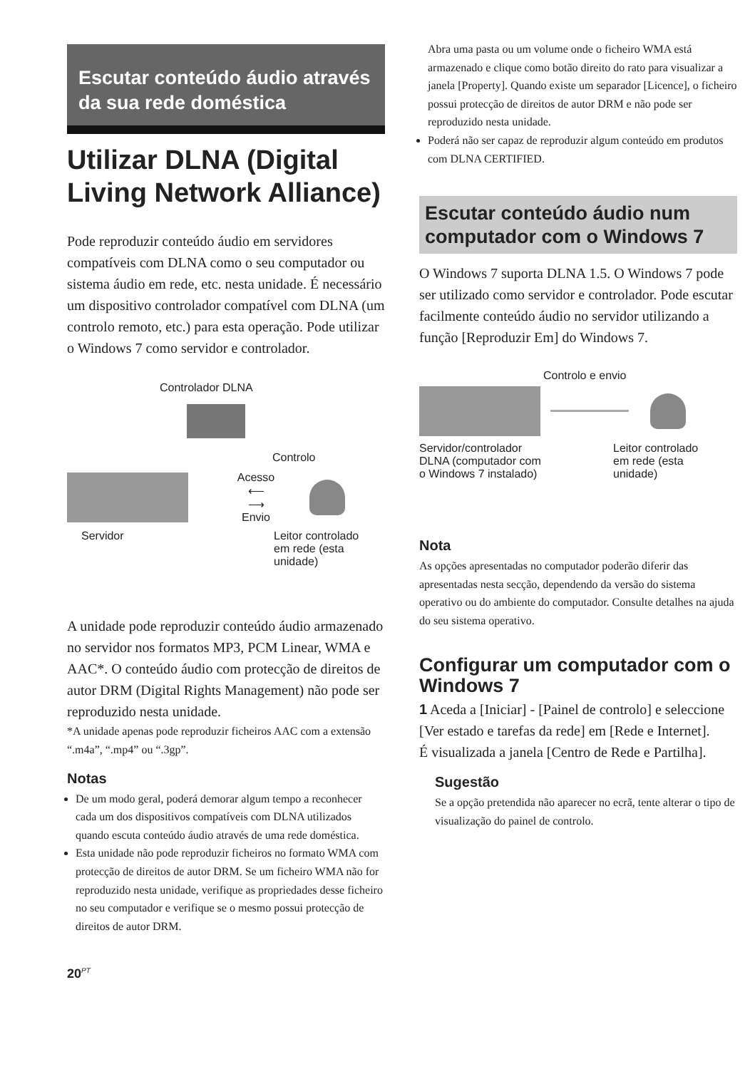Escutar conteúdo áudio através da sua rede doméstica
Utilizar DLNA (Digital Living Network Alliance)
Pode reproduzir conteúdo áudio em servidores compatíveis com DLNA como o seu computador ou sistema áudio em rede, etc. nesta unidade. É necessário um dispositivo controlador compatível com DLNA (um controlo remoto, etc.) para esta operação. Pode utilizar o Windows 7 como servidor e controlador.
Controlador DLNA
Controlo
Acesso
⟵
⟶
Envio
Servidor Leitor controlado
em rede (esta
unidade)
A unidade pode reproduzir conteúdo áudio armazenado no servidor nos formatos MP3, PCM Linear, WMA e AAC*. O conteúdo áudio com protecção de direitos de autor DRM (Digital Rights Management) não pode ser reproduzido nesta unidade.
*A unidade apenas pode reproduzir ficheiros AAC com a extensão “.m4a”, “.mp4” ou “.3gp”.
Notas
De um modo geral, poderá demorar algum tempo a reconhecer cada um dos dispositivos compatíveis com DLNA utilizados quando escuta conteúdo áudio através de uma rede doméstica.
Esta unidade não pode reproduzir ficheiros no formato WMA com protecção de direitos de autor DRM. Se um ficheiro WMA não for reproduzido nesta unidade, verifique as propriedades desse ficheiro no seu computador e verifique se o mesmo possui protecção de direitos de autor DRM.
20<sup>PT</sup>
Abra uma pasta ou um volume onde o ficheiro WMA está armazenado e clique como botão direito do rato para visualizar a janela [Property]. Quando existe um separador [Licence], o ficheiro possui protecção de direitos de autor DRM e não pode ser reproduzido nesta unidade.
Poderá não ser capaz de reproduzir algum conteúdo em produtos com DLNA CERTIFIED.
Escutar conteúdo áudio num computador com o Windows 7
O Windows 7 suporta DLNA 1.5. O Windows 7 pode ser utilizado como servidor e controlador. Pode escutar facilmente conteúdo áudio no servidor utilizando a função [Reproduzir Em] do Windows 7.
Controlo e envio
Servidor/controlador
DLNA (computador com
o Windows 7 instalado)
Leitor controlado
em rede (esta
unidade)
Nota
As opções apresentadas no computador poderão diferir das apresentadas nesta secção, dependendo da versão do sistema operativo ou do ambiente do computador. Consulte detalhes na ajuda do seu sistema operativo.
Configurar um computador com o Windows 7
1 Aceda a [Iniciar] - [Painel de controlo] e seleccione [Ver estado e tarefas da rede] em [Rede e Internet].
É visualizada a janela [Centro de Rede e Partilha].
Sugestão
Se a opção pretendida não aparecer no ecrã, tente alterar o tipo de visualização do painel de controlo.